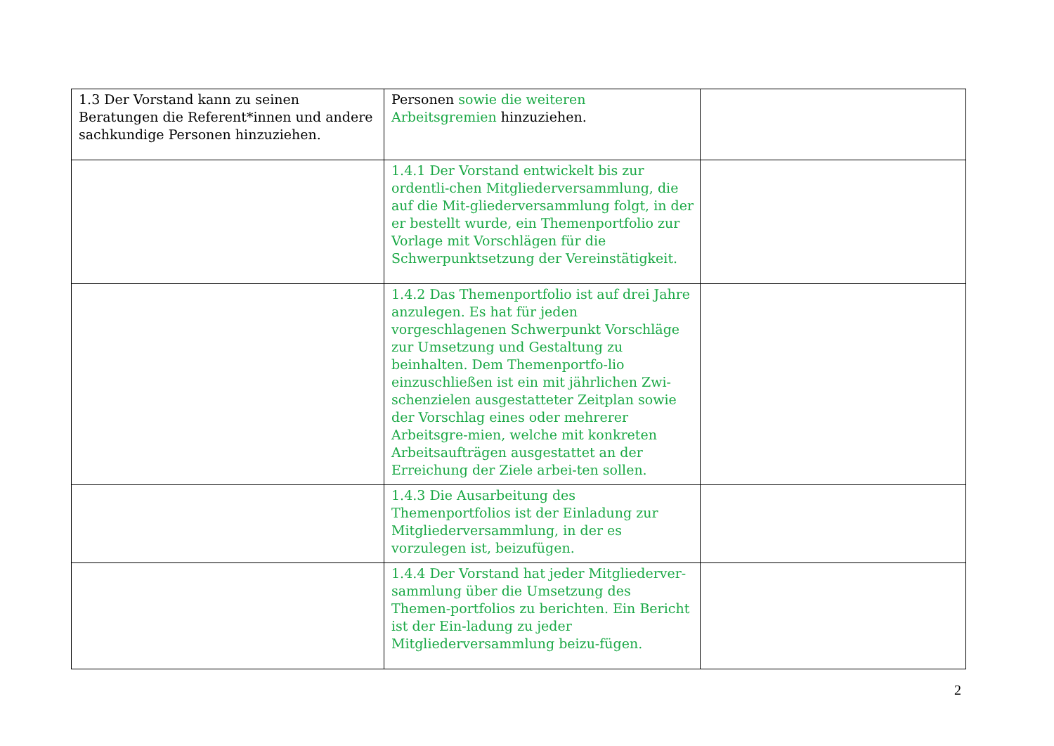| 1.3 Der Vorstand kann zu seinen Beratungen die Referent*innen und andere sachkundige Personen hinzuziehen. | Personen sowie die weiteren Arbeitsgremien hinzuziehen. | |
| | 1.4.1 Der Vorstand entwickelt bis zur ordentli-chen Mitgliederversammlung, die auf die Mit-gliederversammlung folgt, in der er bestellt wurde, ein Themenportfolio zur Vorlage mit Vorschlägen für die Schwerpunktsetzung der Vereinstätigkeit. | |
| | 1.4.2 Das Themenportfolio ist auf drei Jahre anzulegen. Es hat für jeden vorgeschlagenen Schwerpunkt Vorschläge zur Umsetzung und Gestaltung zu beinhalten. Dem Themenportfo-lio einzuschließen ist ein mit jährlichen Zwi-schenzielen ausgestatteter Zeitplan sowie der Vorschlag eines oder mehrerer Arbeitsgre-mien, welche mit konkreten Arbeitsaufträgen ausgestattet an der Erreichung der Ziele arbei-ten sollen. | |
| | 1.4.3 Die Ausarbeitung des Themenportfolios ist der Einladung zur Mitgliederversammlung, in der es vorzulegen ist, beizufügen. | |
| | 1.4.4 Der Vorstand hat jeder Mitgliederver-sammlung über die Umsetzung des Themen-portfolios zu berichten. Ein Bericht ist der Ein-ladung zu jeder Mitgliederversammlung beizu-fügen. | |
2